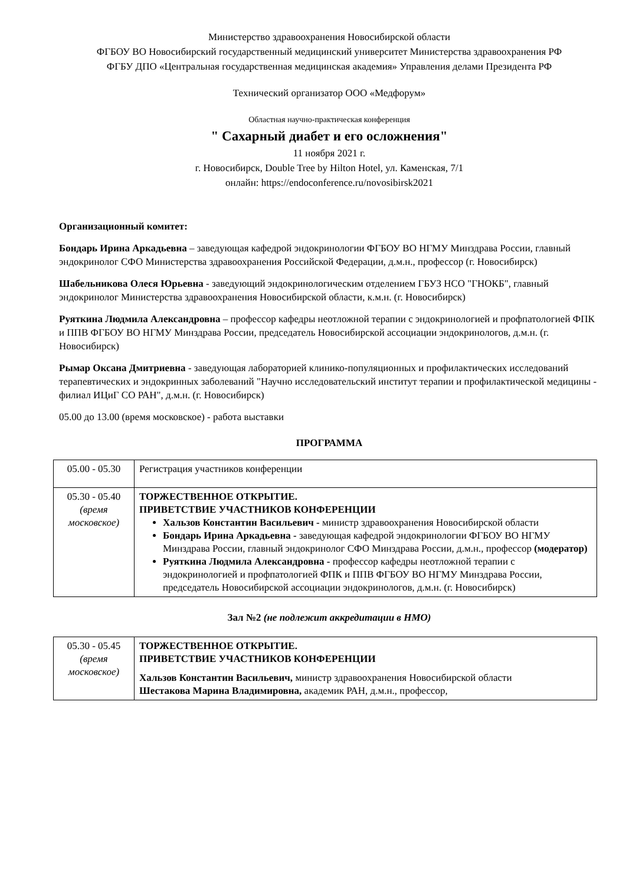Министерство здравоохранения Новосибирской области
ФГБОУ ВО Новосибирский государственный медицинский университет Министерства здравоохранения РФ
ФГБУ ДПО «Центральная государственная медицинская академия» Управления делами Президента РФ
Технический организатор ООО «Медфорум»
Областная научно-практическая конференция
" Сахарный диабет и его осложнения"
11 ноября 2021 г.
г. Новосибирск, Double Tree by Hilton Hotel, ул. Каменская, 7/1
онлайн: https://endoconference.ru/novosibirsk2021
Организационный комитет:
Бондарь Ирина Аркадьевна – заведующая кафедрой эндокринологии ФГБОУ ВО НГМУ Минздрава России, главный эндокринолог СФО Министерства здравоохранения Российской Федерации, д.м.н., профессор (г. Новосибирск)
Шабельникова Олеся Юрьевна - заведующий эндокринологическим отделением ГБУЗ НСО "ГНОКБ", главный эндокринолог Министерства здравоохранения Новосибирской области, к.м.н. (г. Новосибирск)
Руяткина Людмила Александровна – профессор кафедры неотложной терапии с эндокринологией и профпатологией ФПК и ППВ ФГБОУ ВО НГМУ Минздрава России, председатель Новосибирской ассоциации эндокринологов, д.м.н. (г. Новосибирск)
Рымар Оксана Дмитриевна - заведующая лабораторией клинико-популяционных и профилактических исследований терапевтических и эндокринных заболеваний "Научно исследовательский институт терапии и профилактической медицины - филиал ИЦиГ СО РАН", д.м.н. (г. Новосибирск)
05.00 до 13.00 (время московское) - работа выставки
ПРОГРАММА
| 05.00 - 05.30 | Регистрация участников конференции |
| 05.30 - 05.40 (время московское) | ТОРЖЕСТВЕННОЕ ОТКРЫТИЕ. ПРИВЕТСТВИЕ УЧАСТНИКОВ КОНФЕРЕНЦИИ Хальзов Константин Васильевич - министр здравоохранения Новосибирской области Бондарь Ирина Аркадьевна - заведующая кафедрой эндокринологии ФГБОУ ВО НГМУ Минздрава России, главный эндокринолог СФО Минздрава России, д.м.н., профессор (модератор) Руяткина Людмила Александровна - профессор кафедры неотложной терапии с эндокринологией и профпатологией ФПК и ППВ ФГБОУ ВО НГМУ Минздрава России, председатель Новосибирской ассоциации эндокринологов, д.м.н. (г. Новосибирск) |
Зал №2 (не подлежит аккредитации в НМО)
| 05.30 - 05.45 (время московское) | ТОРЖЕСТВЕННОЕ ОТКРЫТИЕ. ПРИВЕТСТВИЕ УЧАСТНИКОВ КОНФЕРЕНЦИИ Хальзов Константин Васильевич, министр здравоохранения Новосибирской области Шестакова Марина Владимировна, академик РАН, д.м.н., профессор, |